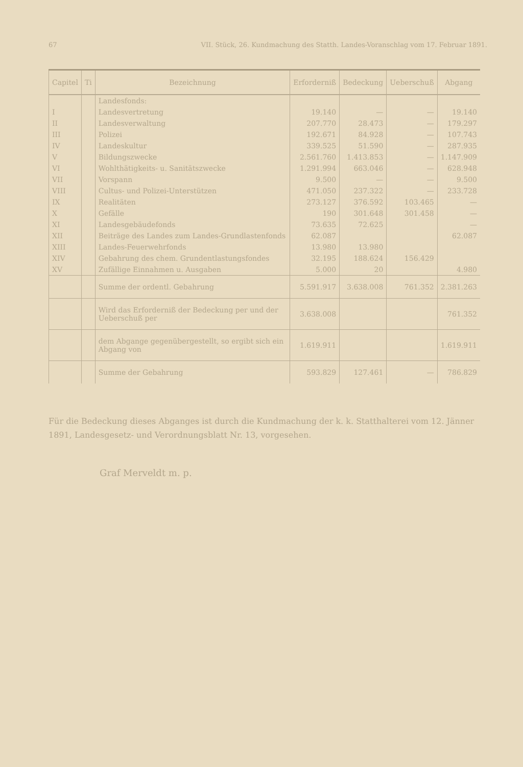67 VII. Stück, 26. Kundmachung des Statth. Landes-Voranschlag vom 17. Februar 1891.
| Capitel | Ti | Bezeichnung | Erforderniß | Bedeckung | Ueberschuß | Abgang |
| --- | --- | --- | --- | --- | --- | --- |
| | | Landesfonds: | | | | |
| I | | Landesvertretung | 19.140 | — | — | 19.140 |
| II | | Landesverwaltung | 207.770 | 28.473 | — | 179.297 |
| III | | Polizei | 192.671 | 84.928 | — | 107.743 |
| IV | | Landeskultur | 339.525 | 51.590 | — | 287.935 |
| V | | Bildungszwecke | 2.561.760 | 1.413.853 | — | 1.147.909 |
| VI | | Wohlthätigkeits- u. Sanitätszwecke | 1.291.994 | 663.046 | — | 628.948 |
| VII | | Vorspann | 9.500 | — | — | 9.500 |
| VIII | | Cultus- und Polizei-Unterstützen | 471.050 | 237.322 | — | 233.728 |
| IX | | Realitäten | 273.127 | 376.592 | 103.465 | — |
| X | | Gefälle | 190 | 301.648 | 301.458 | — |
| XI | | Landesgebäudefonds | 73.635 | 72.625 | | — |
| XII | | Beiträge des Landes zum Landes-Grundlastenfonds | 62.087 | | | 62.087 |
| XIII | | Landes-Feuerwehrfonds | 13.980 | 13.980 | | |
| XIV | | Gebahrung des chem. Grundentlastungsfondes | 32.195 | 188.624 | 156.429 | |
| XV | | Zufällige Einnahmen u. Ausgaben | 5.000 | 20 | | 4.980 |
| | | Summe der ordentl. Gebahrung | 5.591.917 | 3.638.008 | 761.352 | 2.381.263 |
| | | Wird das Erforderniß der Bedeckung per und der Ueberschuß per | 3.638.008 | | | 761.352 |
| | | dem Abgange gegenübergestellt, so ergibt sich ein Abgang von | 1.619.911 | | | 1.619.911 |
| | | Summe der Gebahrung | 593.829 | 127.461 | — | 786.829 |
Für die Bedeckung dieses Abganges ist durch die Kundmachung der k. k. Statthalterei vom 12. Jänner 1891, Landesgesetz- und Verordnungsblatt Nr. 13, vorgesehen.
Graf Merveldt m. p.